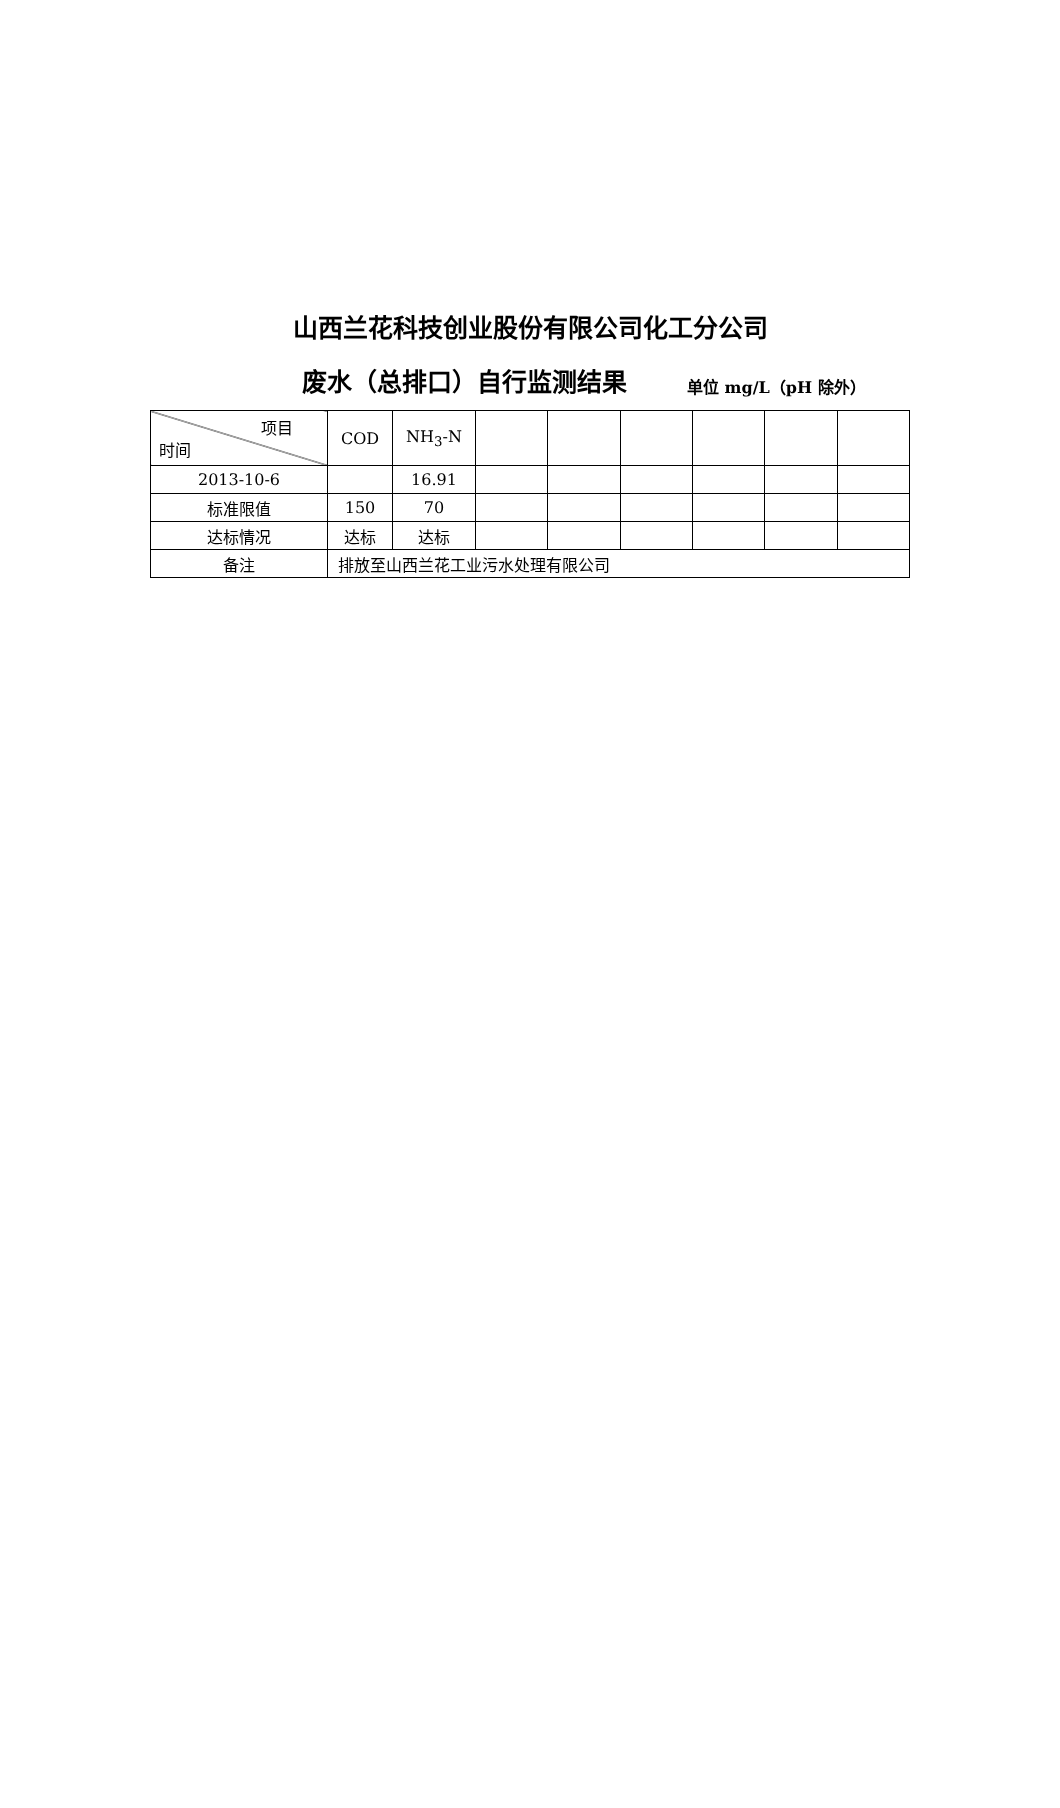山西兰花科技创业股份有限公司化工分公司
废水（总排口）自行监测结果 单位 mg/L（pH 除外）
| 项目 时间 | COD | NH<sub>3</sub>-N | | | | | | |
| 2013-10-6 | | 16.91 | | | | | | |
| 标准限值 | 150 | 70 | | | | | | |
| 达标情况 | 达标 | 达标 | | | | | | |
| 备注 | 排放至山西兰花工业污水处理有限公司 | | | | | | | |